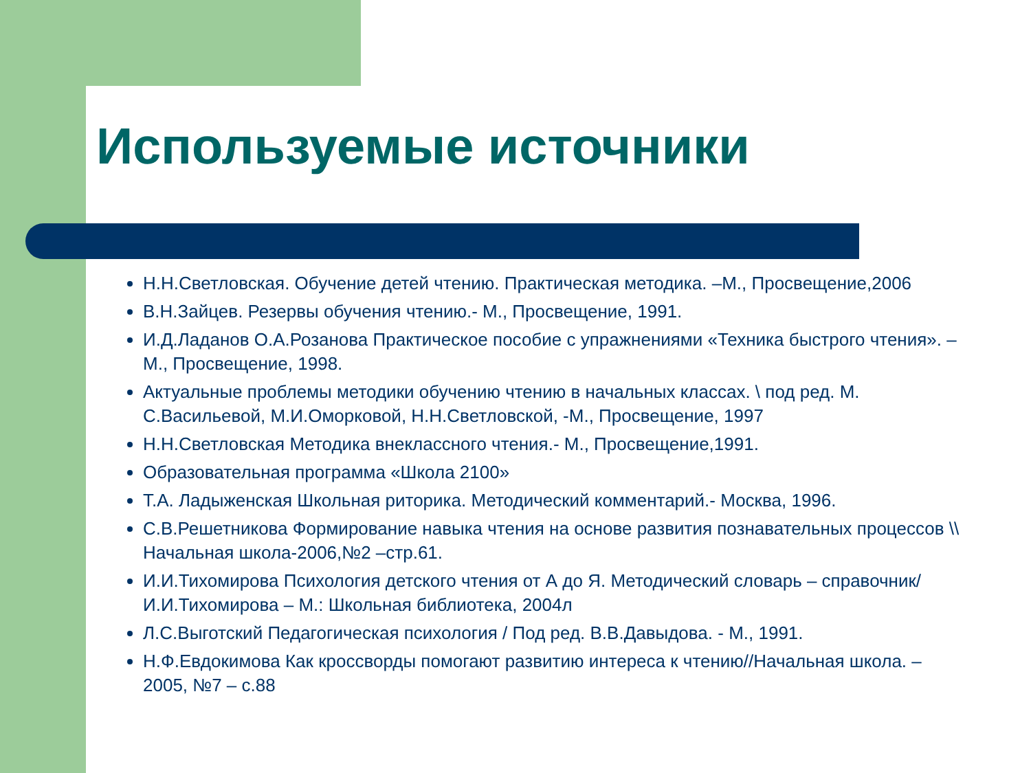Используемые источники
Н.Н.Светловская. Обучение детей чтению. Практическая методика. –М., Просвещение,2006
В.Н.Зайцев. Резервы обучения чтению.- М., Просвещение, 1991.
И.Д.Ладанов О.А.Розанова Практическое пособие с упражнениями «Техника быстрого чтения». – М., Просвещение, 1998.
Актуальные проблемы методики обучению чтению в начальных классах. \ под ред. М. С.Васильевой, М.И.Оморковой, Н.Н.Светловской, -М., Просвещение, 1997
Н.Н.Светловская Методика внеклассного чтения.- М., Просвещение,1991.
Образовательная программа «Школа 2100»
Т.А. Ладыженская Школьная риторика. Методический комментарий.- Москва, 1996.
С.В.Решетникова Формирование навыка чтения на основе развития познавательных процессов \\ Начальная школа-2006,№2 –стр.61.
И.И.Тихомирова Психология детского чтения от А до Я. Методический словарь – справочник/ И.И.Тихомирова – М.: Школьная библиотека, 2004л
Л.С.Выготский Педагогическая психология / Под ред. В.В.Давыдова. - М., 1991.
Н.Ф.Евдокимова Как кроссворды помогают развитию интереса к чтению//Начальная школа. – 2005, №7 – с.88